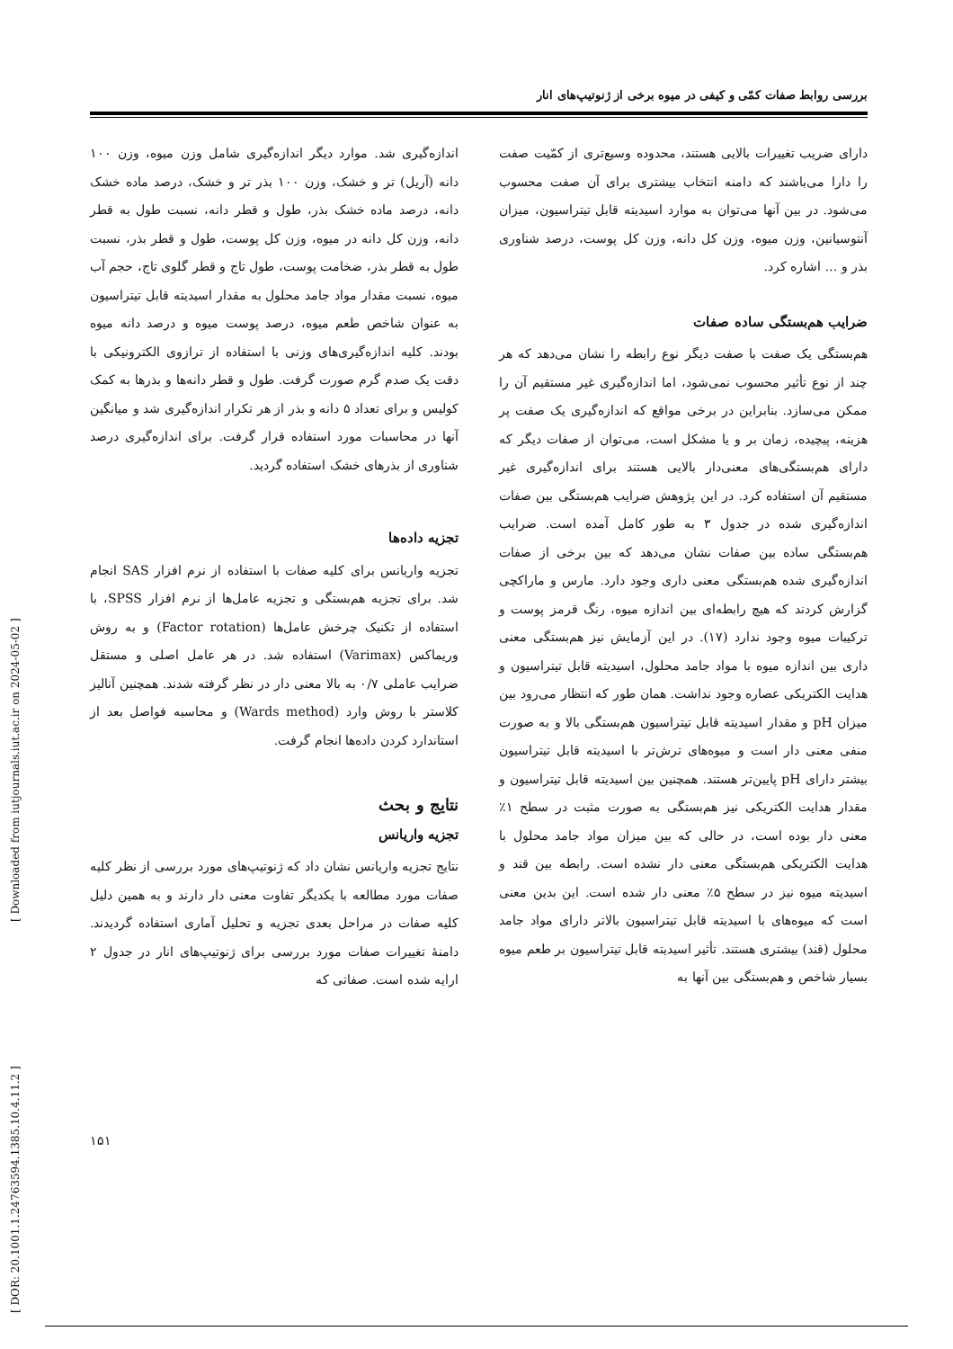بررسی روابط صفات کمّی و کیفی در میوه برخی از ژنوتیپ‌های انار
اندازه‌گیری شد. موارد دیگر اندازه‌گیری شامل وزن میوه، وزن ۱۰۰ دانه (آریل) تر و خشک، وزن ۱۰۰ بذر تر و خشک، درصد ماده خشک دانه، درصد ماده خشک بذر، طول و قطر دانه، نسبت طول به قطر دانه، وزن کل دانه در میوه، وزن کل پوست، طول و قطر بذر، نسبت طول به قطر بذر، ضخامت پوست، طول تاج و قطر گلوی تاج، حجم آب میوه، نسبت مقدار مواد جامد محلول به مقدار اسیدیته قابل تیتراسیون به عنوان شاخص طعم میوه، درصد پوست میوه و درصد دانه میوه بودند. کلیه اندازه‌گیری‌های وزنی با استفاده از ترازوی الکترونیکی با دقت یک صدم گرم صورت گرفت. طول و قطر دانه‌ها و بذرها به کمک کولیس و برای تعداد ۵ دانه و بذر از هر تکرار اندازه‌گیری شد و میانگین آنها در محاسبات مورد استفاده قرار گرفت. برای اندازه‌گیری درصد شناوری از بذرهای خشک استفاده گردید.
تجزیه داده‌ها
تجزیه واریانس برای کلیه صفات با استفاده از نرم افزار SAS انجام شد. برای تجزیه هم‌بستگی و تجزیه عامل‌ها از نرم افزار SPSS، با استفاده از تکنیک چرخش عامل‌ها (Factor rotation) و به روش وریماکس (Varimax) استفاده شد. در هر عامل اصلی و مستقل ضرایب عاملی ۰/۷ به بالا معنی دار در نظر گرفته شدند. همچنین آنالیز کلاستر با روش وارد (Wards method) و محاسبه فواصل بعد از استاندارد کردن داده‌ها انجام گرفت.
نتایج و بحث
تجزیه واریانس
نتایج تجزیه واریانس نشان داد که ژنوتیپ‌های مورد بررسی از نظر کلیه صفات مورد مطالعه با یکدیگر تفاوت معنی دار دارند و به همین دلیل کلیه صفات در مراحل بعدی تجزیه و تحلیل آماری استفاده گردیدند. دامنهٔ تغییرات صفات مورد بررسی برای ژنوتیپ‌های انار در جدول ۲ ارایه شده است. صفاتی که
دارای ضریب تغییرات بالایی هستند، محدوده وسیع‌تری از کمّیت صفت را دارا می‌باشند که دامنه انتخاب بیشتری برای آن صفت محسوب می‌شود. در بین آنها می‌توان به موارد اسیدیته قابل تیتراسیون، میزان آنتوسیانین، وزن میوه، وزن کل دانه، وزن کل پوست، درصد شناوری بذر و ... اشاره کرد.
ضرایب هم‌بستگی ساده صفات
هم‌بستگی یک صفت با صفت دیگر نوع رابطه را نشان می‌دهد که هر چند از نوع تأثیر محسوب نمی‌شود، اما اندازه‌گیری غیر مستقیم آن را ممکن می‌سازد. بنابراین در برخی مواقع که اندازه‌گیری یک صفت پر هزینه، پیچیده، زمان بر و یا مشکل است، می‌توان از صفات دیگر که دارای هم‌بستگی‌های معنی‌دار بالایی هستند برای اندازه‌گیری غیر مستقیم آن استفاده کرد. در این پژوهش ضرایب هم‌بستگی بین صفات اندازه‌گیری شده در جدول ۳ به طور کامل آمده است. ضرایب هم‌بستگی ساده بین صفات نشان می‌دهد که بین برخی از صفات اندازه‌گیری شده هم‌بستگی معنی داری وجود دارد. مارس و ماراکچی گزارش کردند که هیچ رابطه‌ای بین اندازه میوه، رنگ قرمز پوست و ترکیبات میوه وجود ندارد (۱۷). در این آزمایش نیز هم‌بستگی معنی داری بین اندازه میوه با مواد جامد محلول، اسیدیته قابل تیتراسیون و هدایت الکتریکی عصاره وجود نداشت. همان طور که انتظار می‌رود بین میزان pH و مقدار اسیدیته قابل تیتراسیون هم‌بستگی بالا و به صورت منفی معنی دار است و میوه‌های ترش‌تر با اسیدیته قابل تیتراسیون بیشتر دارای pH پایین‌تر هستند. همچنین بین اسیدیته قابل تیتراسیون و مقدار هدایت الکتریکی نیز هم‌بستگی به صورت مثبت در سطح ۱٪ معنی دار بوده است، در حالی که بین میزان مواد جامد محلول با هدایت الکتریکی هم‌بستگی معنی دار نشده است. رابطه بین قند و اسیدیته میوه نیز در سطح ۵٪ معنی دار شده است. این بدین معنی است که میوه‌های با اسیدیته قابل تیتراسیون بالاتر دارای مواد جامد محلول (قند) بیشتری هستند. تأثیر اسیدیته قابل تیتراسیون بر طعم میوه بسیار شاخص و هم‌بستگی بین آنها به
[ DOR: 20.1001.1.24763594.1385.10.4.11.2 ] [ Downloaded from iutjournals.iut.ac.ir on 2024-05-02 ]
۱۵۱